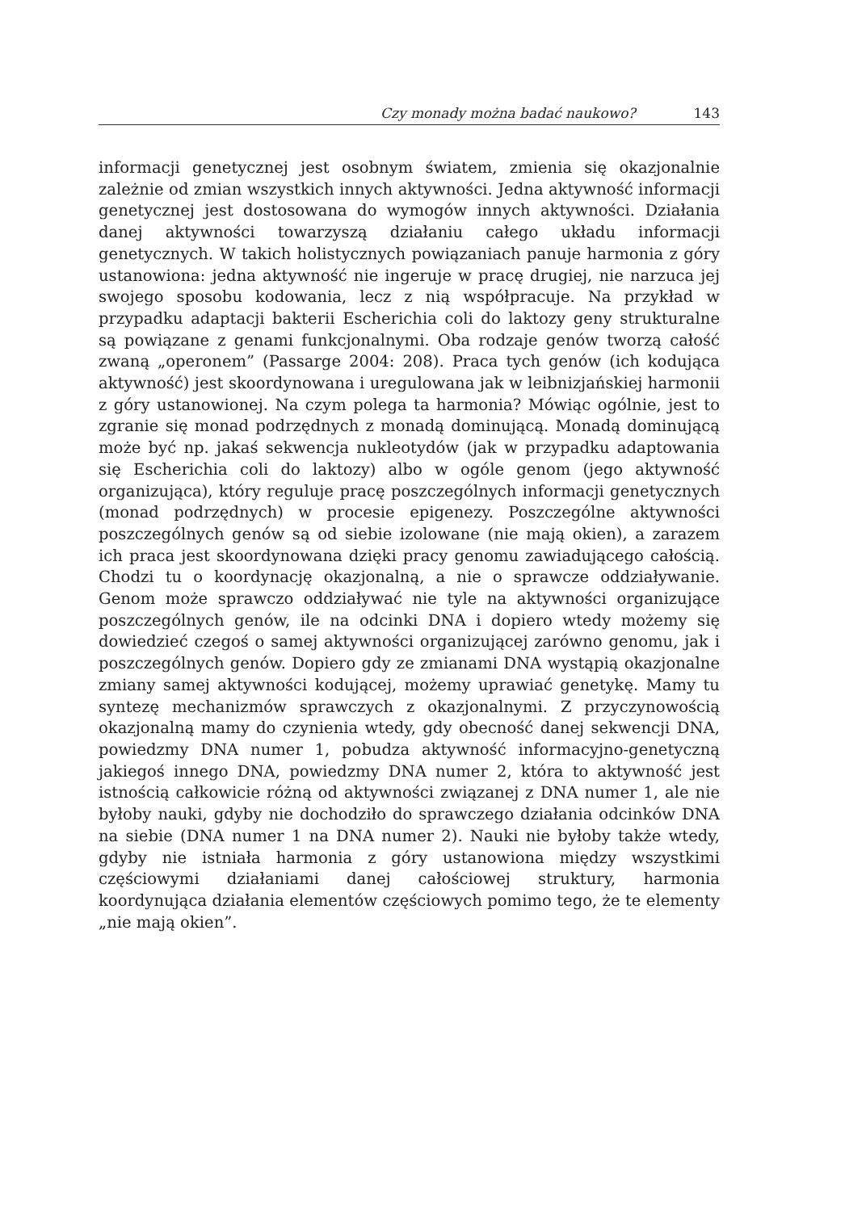Czy monady można badać naukowo? 143
informacji genetycznej jest osobnym światem, zmienia się okazjonalnie zależnie od zmian wszystkich innych aktywności. Jedna aktywność informacji genetycznej jest dostosowana do wymogów innych aktywności. Działania danej aktywności towarzyszą działaniu całego układu informacji genetycznych. W takich holistycznych powiązaniach panuje harmonia z góry ustanowiona: jedna aktywność nie ingeruje w pracę drugiej, nie narzuca jej swojego sposobu kodowania, lecz z nią współpracuje. Na przykład w przypadku adaptacji bakterii Escherichia coli do laktozy geny strukturalne są powiązane z genami funkcjonalnymi. Oba rodzaje genów tworzą całość zwaną „operonem” (Passarge 2004: 208). Praca tych genów (ich kodująca aktywność) jest skoordynowana i uregulowana jak w leibnizjańskiej harmonii z góry ustanowionej. Na czym polega ta harmonia? Mówiąc ogólnie, jest to zgranie się monad podrzędnych z monadą dominującą. Monadą dominującą może być np. jakaś sekwencja nukleotydów (jak w przypadku adaptowania się Escherichia coli do laktozy) albo w ogóle genom (jego aktywność organizująca), który reguluje pracę poszczególnych informacji genetycznych (monad podrzędnych) w procesie epigenezy. Poszczególne aktywności poszczególnych genów są od siebie izolowane (nie mają okien), a zarazem ich praca jest skoordynowana dzięki pracy genomu zawiadującego całością. Chodzi tu o koordynację okazjonalną, a nie o sprawcze oddziaływanie. Genom może sprawczo oddziaływać nie tyle na aktywności organizujące poszczególnych genów, ile na odcinki DNA i dopiero wtedy możemy się dowiedzieć czegoś o samej aktywności organizującej zarówno genomu, jak i poszczególnych genów. Dopiero gdy ze zmianami DNA wystąpią okazjonalne zmiany samej aktywności kodującej, możemy uprawiać genetykę. Mamy tu syntezę mechanizmów sprawczych z okazjonalnymi. Z przyczynowością okazjonalną mamy do czynienia wtedy, gdy obecność danej sekwencji DNA, powiedzmy DNA numer 1, pobudza aktywność informacyjno-genetyczną jakiegoś innego DNA, powiedzmy DNA numer 2, która to aktywność jest istnością całkowicie różną od aktywności związanej z DNA numer 1, ale nie byłoby nauki, gdyby nie dochodziło do sprawczego działania odcinków DNA na siebie (DNA numer 1 na DNA numer 2). Nauki nie byłoby także wtedy, gdyby nie istniała harmonia z góry ustanowiona między wszystkimi częściowymi działaniami danej całościowej struktury, harmonia koordynująca działania elementów częściowych pomimo tego, że te elementy „nie mają okien”.